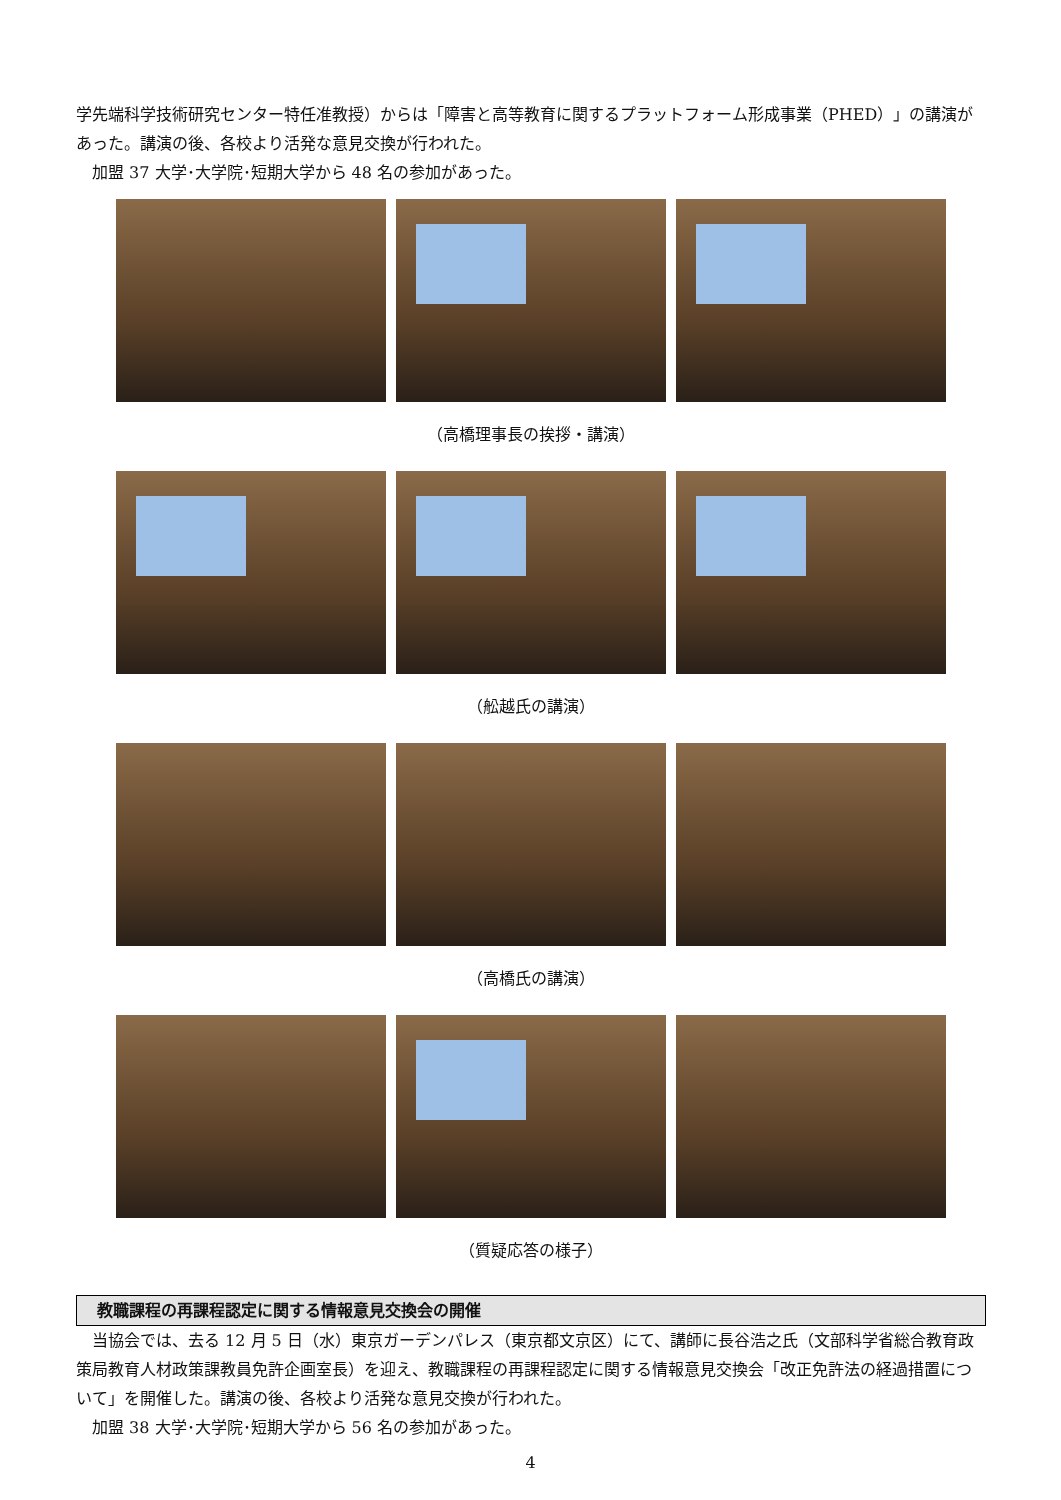学先端科学技術研究センター特任准教授）からは「障害と高等教育に関するプラットフォーム形成事業（PHED）」の講演があった。講演の後、各校より活発な意見交換が行われた。
　加盟 37 大学･大学院･短期大学から 48 名の参加があった。
（高橋理事長の挨拶・講演）
（舩越氏の講演）
（高橋氏の講演）
（質疑応答の様子）
教職課程の再課程認定に関する情報意見交換会の開催
　当協会では、去る 12 月 5 日（水）東京ガーデンパレス（東京都文京区）にて、講師に長谷浩之氏（文部科学省総合教育政策局教育人材政策課教員免許企画室長）を迎え、教職課程の再課程認定に関する情報意見交換会「改正免許法の経過措置について」を開催した。講演の後、各校より活発な意見交換が行われた。
　加盟 38 大学･大学院･短期大学から 56 名の参加があった。
4